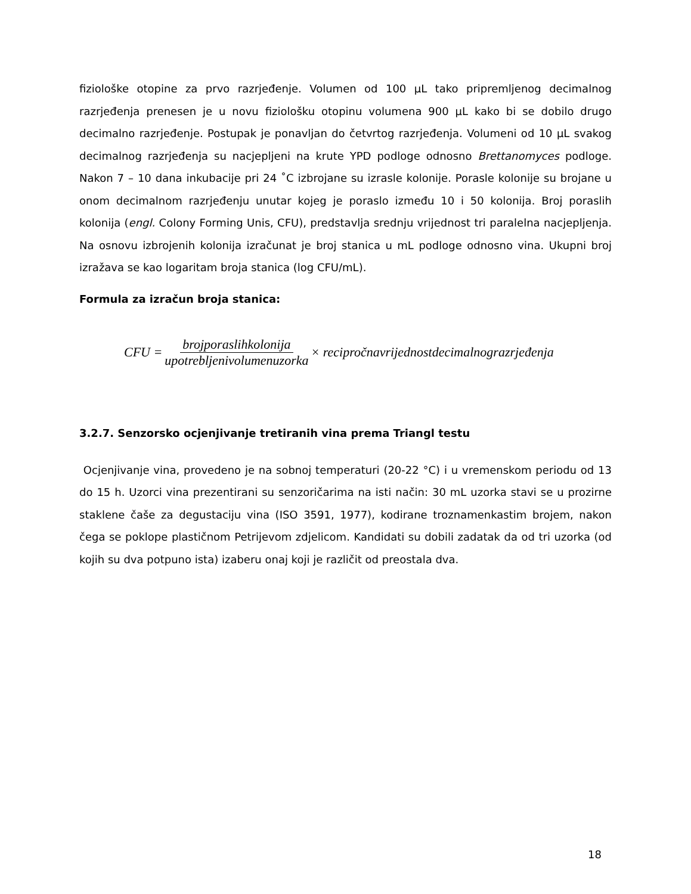fiziološke otopine za prvo razrjeđenje. Volumen od 100 µL tako pripremljenog decimalnog razrjeđenja prenesen je u novu fiziološku otopinu volumena 900 µL kako bi se dobilo drugo decimalno razrjeđenje. Postupak je ponavljan do četvrtog razrjeđenja. Volumeni od 10 µL svakog decimalnog razrjeđenja su nacjepljeni na krute YPD podloge odnosno Brettanomyces podloge. Nakon 7 – 10 dana inkubacije pri 24 ˚C izbrojane su izrasle kolonije. Porasle kolonije su brojane u onom decimalnom razrjeđenju unutar kojeg je poraslo između 10 i 50 kolonija. Broj poraslih kolonija (engl. Colony Forming Unis, CFU), predstavlja srednju vrijednost tri paralelna nacjepljenja. Na osnovu izbrojenih kolonija izračunat je broj stanica u mL podloge odnosno vina. Ukupni broj izražava se kao logaritam broja stanica (log CFU/mL).
Formula za izračun broja stanica:
CFU = brojporaslihkolonija upotrebljenivolumenuzorka × recipročnavrijednostdecimalnograzrjeđenja
3.2.7. Senzorsko ocjenjivanje tretiranih vina prema Triangl testu
Ocjenjivanje vina, provedeno je na sobnoj temperaturi (20-22 °C) i u vremenskom periodu od 13 do 15 h. Uzorci vina prezentirani su senzoričarima na isti način: 30 mL uzorka stavi se u prozirne staklene čaše za degustaciju vina (ISO 3591, 1977), kodirane troznamenkastim brojem, nakon čega se poklope plastičnom Petrijevom zdjelicom. Kandidati su dobili zadatak da od tri uzorka (od kojih su dva potpuno ista) izaberu onaj koji je različit od preostala dva.
18